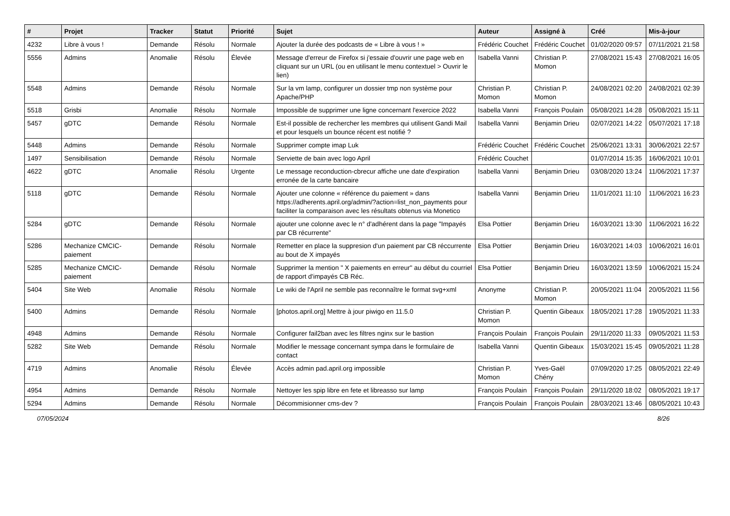| # | Projet | Tracker | Statut | Priorité | Sujet | Auteur | Assigné à | Créé | Mis-à-jour |
| --- | --- | --- | --- | --- | --- | --- | --- | --- | --- |
| 4232 | Libre à vous ! | Demande | Résolu | Normale | Ajouter la durée des podcasts de « Libre à vous ! » | Frédéric Couchet | Frédéric Couchet | 01/02/2020 09:57 | 07/11/2021 21:58 |
| 5556 | Admins | Anomalie | Résolu | Élevée | Message d'erreur de Firefox si j'essaie d'ouvrir une page web en cliquant sur un URL (ou en utilisant le menu contextuel > Ouvrir le lien) | Isabella Vanni | Christian P. Momon | 27/08/2021 15:43 | 27/08/2021 16:05 |
| 5548 | Admins | Demande | Résolu | Normale | Sur la vm lamp, configurer un dossier tmp non système pour Apache/PHP | Christian P. Momon | Christian P. Momon | 24/08/2021 02:20 | 24/08/2021 02:39 |
| 5518 | Grisbi | Anomalie | Résolu | Normale | Impossible de supprimer une ligne concernant l'exercice 2022 | Isabella Vanni | François Poulain | 05/08/2021 14:28 | 05/08/2021 15:11 |
| 5457 | gDTC | Demande | Résolu | Normale | Est-il possible de rechercher les membres qui utilisent Gandi Mail et pour lesquels un bounce récent est notifié ? | Isabella Vanni | Benjamin Drieu | 02/07/2021 14:22 | 05/07/2021 17:18 |
| 5448 | Admins | Demande | Résolu | Normale | Supprimer compte imap Luk | Frédéric Couchet | Frédéric Couchet | 25/06/2021 13:31 | 30/06/2021 22:57 |
| 1497 | Sensibilisation | Demande | Résolu | Normale | Serviette de bain avec logo April | Frédéric Couchet | | 01/07/2014 15:35 | 16/06/2021 10:01 |
| 4622 | gDTC | Anomalie | Résolu | Urgente | Le message reconduction-cbrecur affiche une date d'expiration erronée de la carte bancaire | Isabella Vanni | Benjamin Drieu | 03/08/2020 13:24 | 11/06/2021 17:37 |
| 5118 | gDTC | Demande | Résolu | Normale | Ajouter une colonne « référence du paiement » dans https://adherents.april.org/admin/?action=list_non_payments pour faciliter la comparaison avec les résultats obtenus via Monetico | Isabella Vanni | Benjamin Drieu | 11/01/2021 11:10 | 11/06/2021 16:23 |
| 5284 | gDTC | Demande | Résolu | Normale | ajouter une colonne avec le n° d'adhérent dans la page "Impayés par CB récurrente" | Elsa Pottier | Benjamin Drieu | 16/03/2021 13:30 | 11/06/2021 16:22 |
| 5286 | Mechanize CMCIC-paiement | Demande | Résolu | Normale | Remetter en place la suppresion d'un paiement par CB réccurrente au bout de X impayés | Elsa Pottier | Benjamin Drieu | 16/03/2021 14:03 | 10/06/2021 16:01 |
| 5285 | Mechanize CMCIC-paiement | Demande | Résolu | Normale | Supprimer la mention " X paiements en erreur" au début du courriel de rapport d'impayés CB Réc. | Elsa Pottier | Benjamin Drieu | 16/03/2021 13:59 | 10/06/2021 15:24 |
| 5404 | Site Web | Anomalie | Résolu | Normale | Le wiki de l'April ne semble pas reconnaître le format svg+xml | Anonyme | Christian P. Momon | 20/05/2021 11:04 | 20/05/2021 11:56 |
| 5400 | Admins | Demande | Résolu | Normale | [photos.april.org] Mettre à jour piwigo en 11.5.0 | Christian P. Momon | Quentin Gibeaux | 18/05/2021 17:28 | 19/05/2021 11:33 |
| 4948 | Admins | Demande | Résolu | Normale | Configurer fail2ban avec les filtres nginx sur le bastion | François Poulain | François Poulain | 29/11/2020 11:33 | 09/05/2021 11:53 |
| 5282 | Site Web | Demande | Résolu | Normale | Modifier le message concernant sympa dans le formulaire de contact | Isabella Vanni | Quentin Gibeaux | 15/03/2021 15:45 | 09/05/2021 11:28 |
| 4719 | Admins | Anomalie | Résolu | Élevée | Accès admin pad.april.org impossible | Christian P. Momon | Yves-Gaël Chény | 07/09/2020 17:25 | 08/05/2021 22:49 |
| 4954 | Admins | Demande | Résolu | Normale | Nettoyer les spip libre en fete et libreasso sur lamp | François Poulain | François Poulain | 29/11/2020 18:02 | 08/05/2021 19:17 |
| 5294 | Admins | Demande | Résolu | Normale | Décommisionner cms-dev ? | François Poulain | François Poulain | 28/03/2021 13:46 | 08/05/2021 10:43 |
07/05/2024 8/26